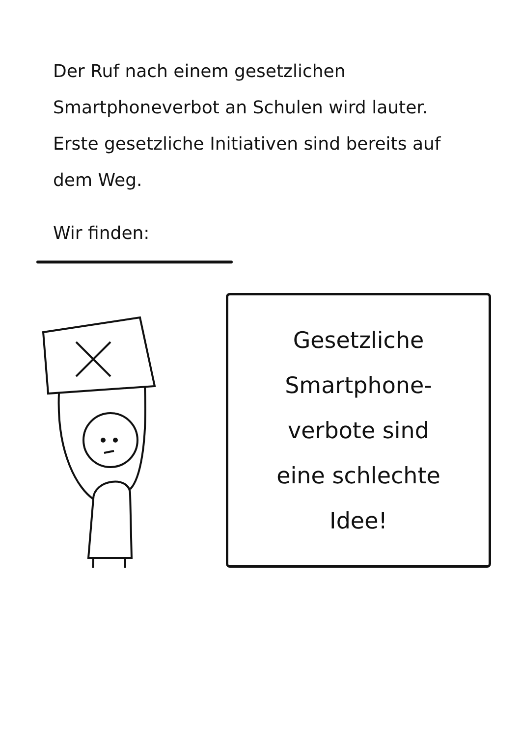Der Ruf nach einem gesetzlichen Smartphoneverbot an Schulen wird lauter. Erste gesetzliche Initiativen sind bereits auf dem Weg.
Wir finden:
Gesetzliche
Smartphone-
verbote sind
eine schlechte
Idee!